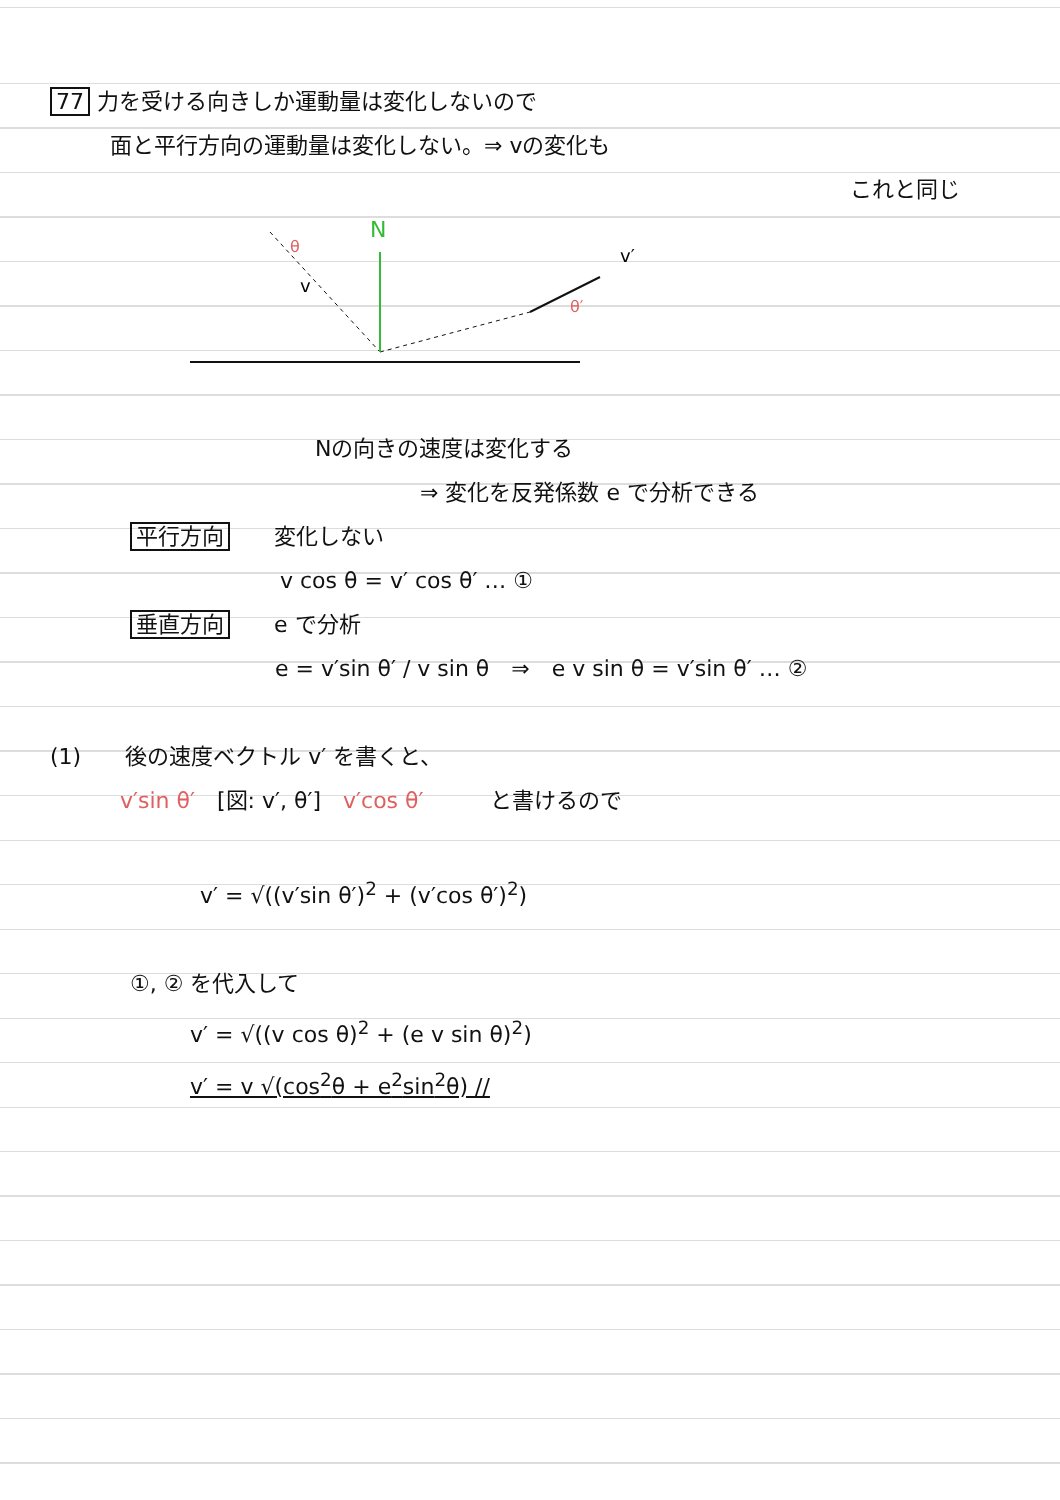77 力を受ける向きしか運動量は変化しないので
面と平行方向の運動量は変化しない。⇒ vの変化も
これと同じ
N
v
v′
θ
θ′
Nの向きの速度は変化する
⇒ 変化を反発係数 e で分析できる
平行方向　　変化しない
v cos θ = v′ cos θ′ … ①
垂直方向　　e で分析
e = v′sin θ′ / v sin θ　⇒　e v sin θ = v′sin θ′ … ②
(1)　　後の速度ベクトル v′ を書くと、
v′sin θ′　[図: v′, θ′]　v′cos θ′　　　と書けるので
v′ = √((v′sin θ′)<sup>2</sup> + (v′cos θ′)<sup>2</sup>)
①, ② を代入して
v′ = √((v cos θ)<sup>2</sup> + (e v sin θ)<sup>2</sup>)
v′ = v √(cos<sup>2</sup>θ + e<sup>2</sup>sin<sup>2</sup>θ) //